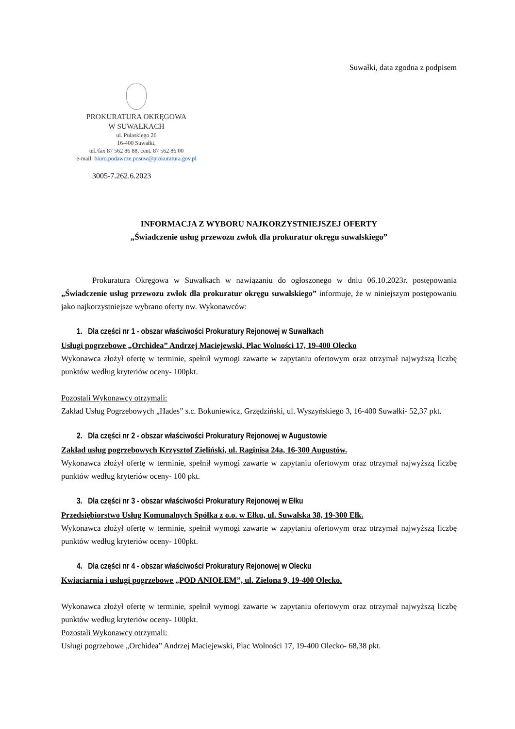Suwałki, data zgodna z podpisem
PROKURATURA OKRĘGOWA
W SUWAŁKACH
ul. Pułaskiego 26
16-400 Suwałki,
tel./fax 87 562 86 88, cent. 87 562 86 00
e-mail: biuro.podawcze.posuw@prokuratura.gov.pl
3005-7.262.6.2023
INFORMACJA Z WYBORU NAJKORZYSTNIEJSZEJ OFERTY
„Świadczenie usług przewozu zwłok dla prokuratur okręgu suwalskiego”
Prokuratura Okręgowa w Suwałkach w nawiązaniu do ogłoszonego w dniu 06.10.2023r. postępowania „Świadczenie usług przewozu zwłok dla prokuratur okręgu suwalskiego” informuje, że w niniejszym postępowaniu jako najkorzystniejsze wybrano oferty nw. Wykonawców:
1. Dla części nr 1 - obszar właściwości Prokuratury Rejonowej w Suwałkach
Usługi pogrzebowe „Orchidea” Andrzej Maciejewski, Plac Wolności 17, 19-400 Olecko
Wykonawca złożył ofertę w terminie, spełnił wymogi zawarte w zapytaniu ofertowym oraz otrzymał najwyższą liczbę punktów według kryteriów oceny- 100pkt.
Pozostali Wykonawcy otrzymali:
Zakład Usług Pogrzebowych „Hades” s.c. Bokuniewicz, Grzędziński, ul. Wyszyńskiego 3, 16-400 Suwałki- 52,37 pkt.
2. Dla części nr 2 - obszar właściwości Prokuratury Rejonowej w Augustowie
Zakład usług pogrzebowych Krzysztof Zieliński, ul. Raginisa 24a, 16-300 Augustów.
Wykonawca złożył ofertę w terminie, spełnił wymogi zawarte w zapytaniu ofertowym oraz otrzymał najwyższą liczbę punktów według kryteriów oceny- 100 pkt.
3. Dla części nr 3 - obszar właściwości Prokuratury Rejonowej w Ełku
Przedsiębiorstwo Usług Komunalnych Spółka z o.o. w Ełku, ul. Suwalska 38, 19-300 Ełk.
Wykonawca złożył ofertę w terminie, spełnił wymogi zawarte w zapytaniu ofertowym oraz otrzymał najwyższą liczbę punktów według kryteriów oceny- 100pkt.
4. Dla części nr 4 - obszar właściwości Prokuratury Rejonowej w Olecku
Kwiaciarnia i usługi pogrzebowe „POD ANIOŁEM”, ul. Zielona 9, 19-400 Olecko.
Wykonawca złożył ofertę w terminie, spełnił wymogi zawarte w zapytaniu ofertowym oraz otrzymał najwyższą liczbę punktów według kryteriów oceny- 100pkt.
Pozostali Wykonawcy otrzymali:
Usługi pogrzebowe „Orchidea” Andrzej Maciejewski, Plac Wolności 17, 19-400 Olecko- 68,38 pkt.